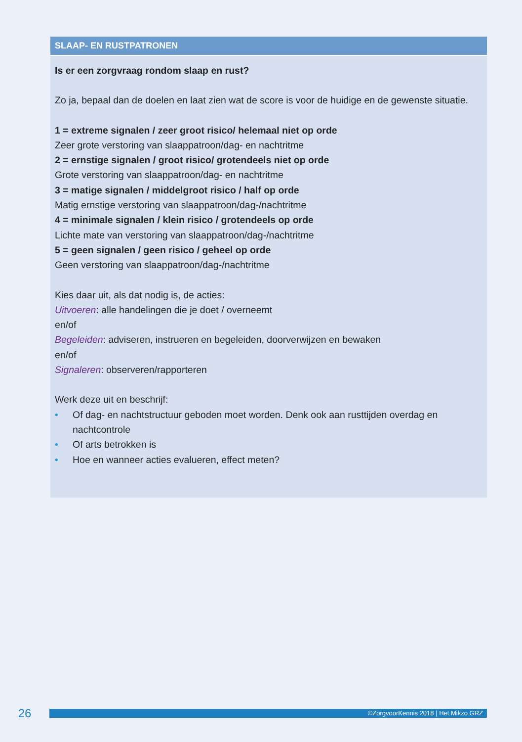SLAAP- EN RUSTPATRONEN
Is er een zorgvraag rondom slaap en rust?
Zo ja, bepaal dan de doelen en laat zien wat de score is voor de huidige en de gewenste situatie.
1 = extreme signalen / zeer groot risico/ helemaal niet op orde
Zeer grote verstoring van slaappatroon/dag- en nachtritme
2 = ernstige signalen / groot risico/ grotendeels niet op orde
Grote verstoring van slaappatroon/dag- en nachtritme
3 = matige signalen / middelgroot risico / half op orde
Matig ernstige verstoring van slaappatroon/dag-/nachtritme
4 = minimale signalen / klein risico / grotendeels op orde
Lichte mate van verstoring van slaappatroon/dag-/nachtritme
5 = geen signalen / geen risico / geheel op orde
Geen verstoring van slaappatroon/dag-/nachtritme
Kies daar uit, als dat nodig is, de acties:
Uitvoeren: alle handelingen die je doet / overneemt
en/of
Begeleiden: adviseren, instrueren en begeleiden, doorverwijzen en bewaken
en/of
Signaleren: observeren/rapporteren
Werk deze uit en beschrijf:
• Of dag- en nachtstructuur geboden moet worden. Denk ook aan rusttijden overdag en nachtcontrole
• Of arts betrokken is
• Hoe en wanneer acties evalueren, effect meten?
26
©ZorgvoorKennis 2018 | Het Mikzo GRZ